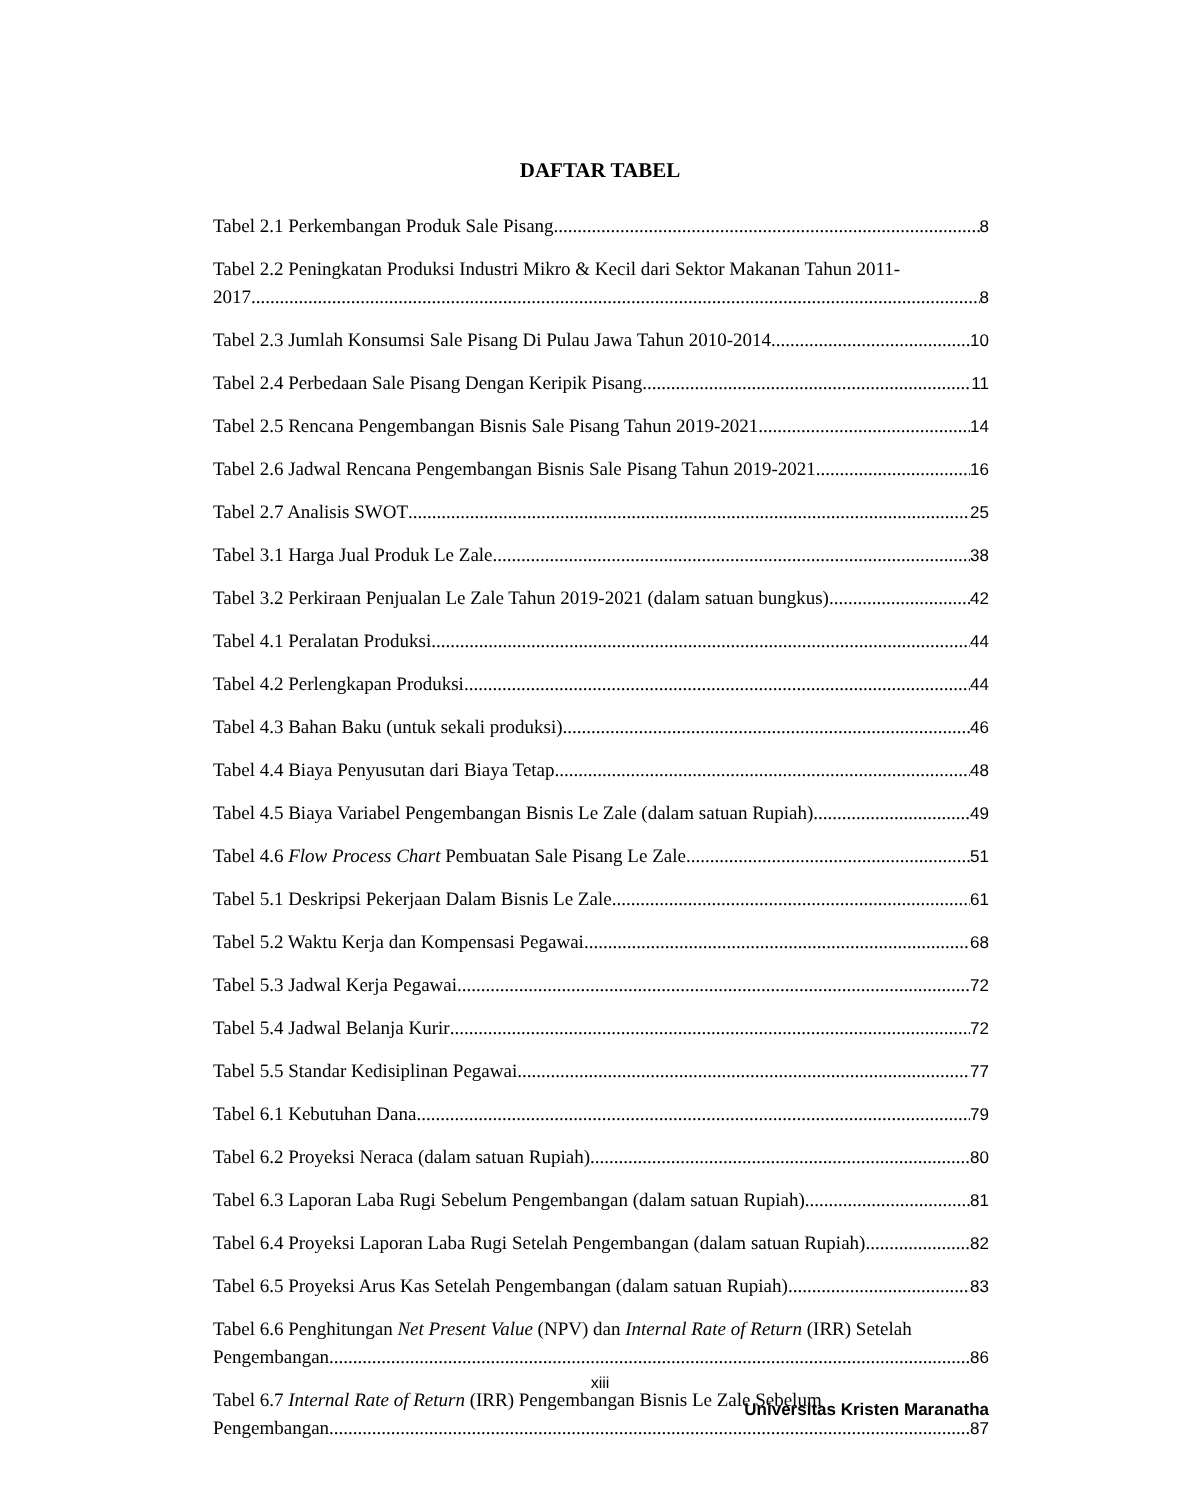DAFTAR TABEL
Tabel 2.1 Perkembangan Produk Sale Pisang 8
Tabel 2.2 Peningkatan Produksi Industri Mikro & Kecil dari Sektor Makanan Tahun 2011-
2017 8
Tabel 2.3 Jumlah Konsumsi Sale Pisang Di Pulau Jawa Tahun 2010-2014 10
Tabel 2.4 Perbedaan Sale Pisang Dengan Keripik Pisang 11
Tabel 2.5 Rencana Pengembangan Bisnis Sale Pisang Tahun 2019-2021 14
Tabel 2.6 Jadwal Rencana Pengembangan Bisnis Sale Pisang Tahun 2019-2021 16
Tabel 2.7 Analisis SWOT 25
Tabel 3.1 Harga Jual Produk Le Zale 38
Tabel 3.2 Perkiraan Penjualan Le Zale Tahun 2019-2021 (dalam satuan bungkus) 42
Tabel 4.1 Peralatan Produksi 44
Tabel 4.2 Perlengkapan Produksi 44
Tabel 4.3 Bahan Baku (untuk sekali produksi) 46
Tabel 4.4 Biaya Penyusutan dari Biaya Tetap 48
Tabel 4.5 Biaya Variabel Pengembangan Bisnis Le Zale (dalam satuan Rupiah) 49
Tabel 4.6 Flow Process Chart Pembuatan Sale Pisang Le Zale 51
Tabel 5.1 Deskripsi Pekerjaan Dalam Bisnis Le Zale 61
Tabel 5.2 Waktu Kerja dan Kompensasi Pegawai 68
Tabel 5.3 Jadwal Kerja Pegawai 72
Tabel 5.4 Jadwal Belanja Kurir 72
Tabel 5.5 Standar Kedisiplinan Pegawai 77
Tabel 6.1 Kebutuhan Dana 79
Tabel 6.2 Proyeksi Neraca (dalam satuan Rupiah) 80
Tabel 6.3 Laporan Laba Rugi Sebelum Pengembangan (dalam satuan Rupiah) 81
Tabel 6.4 Proyeksi Laporan Laba Rugi Setelah Pengembangan (dalam satuan Rupiah) 82
Tabel 6.5 Proyeksi Arus Kas Setelah Pengembangan (dalam satuan Rupiah) 83
Tabel 6.6 Penghitungan Net Present Value (NPV) dan Internal Rate of Return (IRR) Setelah
Pengembangan 86
Tabel 6.7 Internal Rate of Return (IRR) Pengembangan Bisnis Le Zale Sebelum
Pengembangan 87
xiii
Universitas Kristen Maranatha